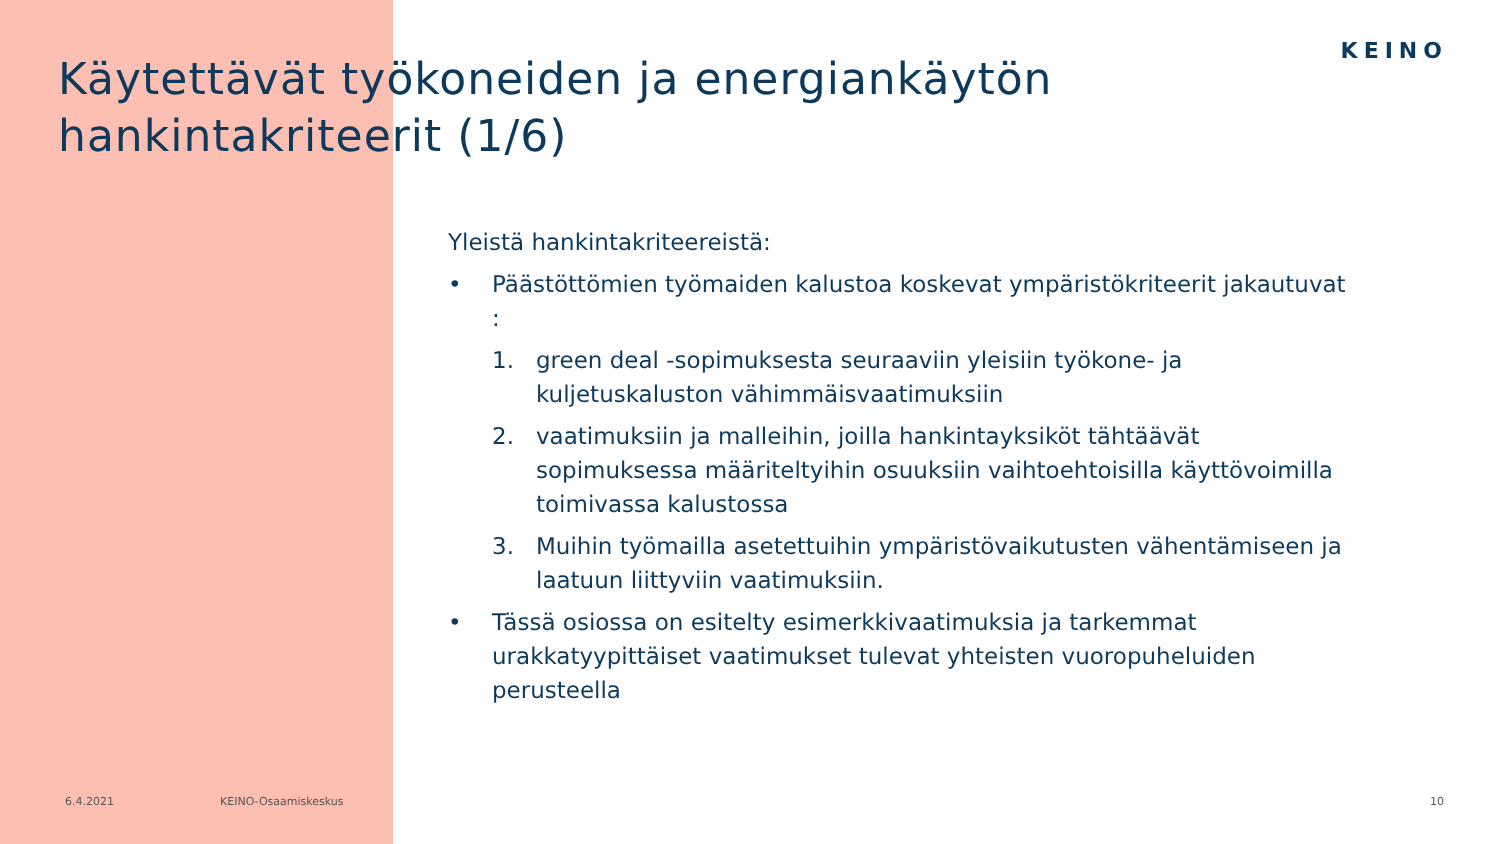KEINO
Käytettävät työkoneiden ja energiankäytön
hankintakriteerit (1/6)
Yleistä hankintakriteereistä:
• Päästöttömien työmaiden kalustoa koskevat ympäristökriteerit jakautuvat :
1. green deal -sopimuksesta seuraaviin yleisiin työkone- ja kuljetuskaluston vähimmäisvaatimuksiin
2. vaatimuksiin ja malleihin, joilla hankintayksiköt tähtäävät sopimuksessa määriteltyihin osuuksiin vaihtoehtoisilla käyttövoimilla toimivassa kalustossa
3. Muihin työmailla asetettuihin ympäristövaikutusten vähentämiseen ja laatuun liittyviin vaatimuksiin.
• Tässä osiossa on esitelty esimerkkivaatimuksia ja tarkemmat urakkatyypittäiset vaatimukset tulevat yhteisten vuoropuheluiden perusteella
6.4.2021 KEINO-Osaamiskeskus 10